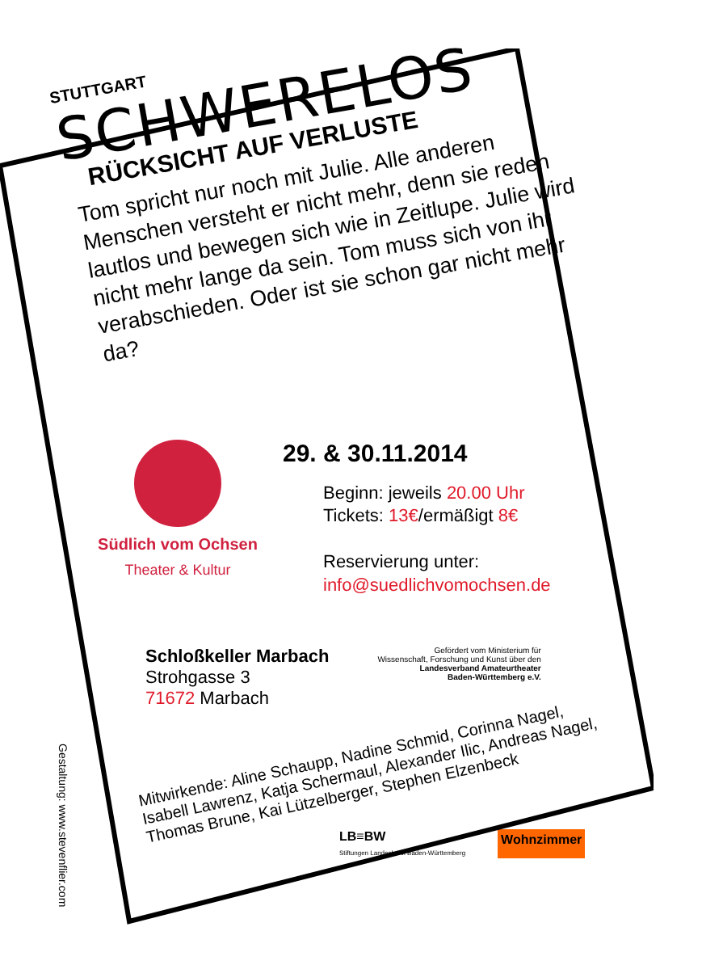STUTTGART
SCHWERELOS
RÜCKSICHT AUF VERLUSTE
Tom spricht nur noch mit Julie. Alle anderen Menschen versteht er nicht mehr, denn sie reden lautlos und bewegen sich wie in Zeitlupe. Julie wird nicht mehr lange da sein. Tom muss sich von ihr verabschieden. Oder ist sie schon gar nicht mehr da?
Südlich vom Ochsen
Theater & Kultur
29. & 30.11.2014
Beginn: jeweils 20.00 Uhr
Tickets: 13€/ermäßigt 8€
Reservierung unter:
info@suedlichvomochsen.de
Schloßkeller Marbach
Strohgasse 3
71672 Marbach
Gefördert vom Ministerium für
Wissenschaft, Forschung und Kunst über den
Landesverband Amateurtheater
Baden-Württemberg e.V.
Mitwirkende: Aline Schaupp, Nadine Schmid, Corinna Nagel, Isabell Lawrenz, Katja Schermaul, Alexander Ilic, Andreas Nagel, Thomas Brune, Kai Lützelberger, Stephen Elzenbeck
LB≡BW
Stiftungen Landesbank Baden-Württemberg
Wohnzimmer
Gestaltung: www.stevenflier.com